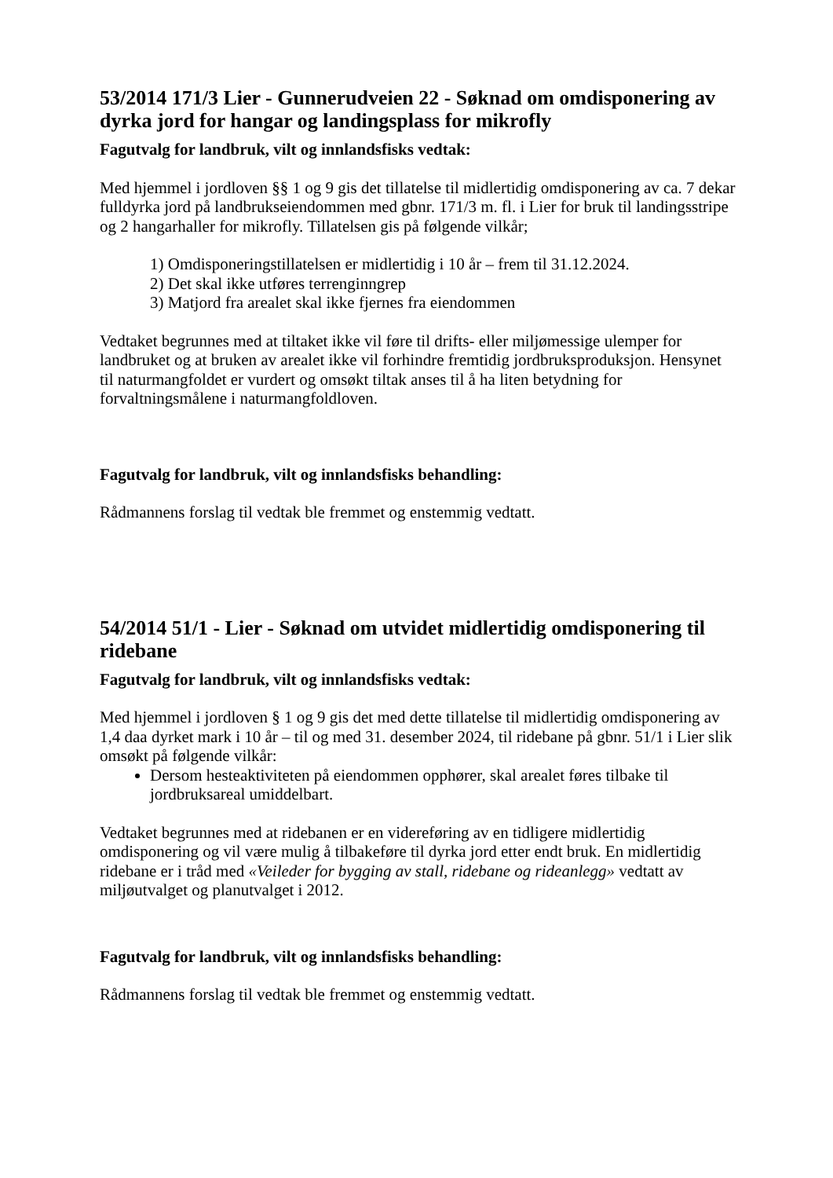53/2014 171/3 Lier - Gunnerudveien 22 - Søknad om omdisponering av dyrka jord for hangar og landingsplass for mikrofly
Fagutvalg for landbruk, vilt og innlandsfisks vedtak:
Med hjemmel i jordloven §§ 1 og 9 gis det tillatelse til midlertidig omdisponering av ca. 7 dekar fulldyrka jord på landbrukseiendommen med gbnr. 171/3 m. fl. i Lier for bruk til landingsstripe og 2 hangarhaller for mikrofly. Tillatelsen gis på følgende vilkår;
1) Omdisponeringstillatelsen er midlertidig i 10 år – frem til 31.12.2024.
2) Det skal ikke utføres terrenginngrep
3) Matjord fra arealet skal ikke fjernes fra eiendommen
Vedtaket begrunnes med at tiltaket ikke vil føre til drifts- eller miljømessige ulemper for landbruket og at bruken av arealet ikke vil forhindre fremtidig jordbruksproduksjon. Hensynet til naturmangfoldet er vurdert og omsøkt tiltak anses til å ha liten betydning for forvaltningsmålene i naturmangfoldloven.
Fagutvalg for landbruk, vilt og innlandsfisks behandling:
Rådmannens forslag til vedtak ble fremmet og enstemmig vedtatt.
54/2014 51/1 - Lier - Søknad om utvidet midlertidig omdisponering til ridebane
Fagutvalg for landbruk, vilt og innlandsfisks vedtak:
Med hjemmel i jordloven § 1 og 9 gis det med dette tillatelse til midlertidig omdisponering av 1,4 daa dyrket mark i 10 år – til og med 31. desember 2024, til ridebane på gbnr. 51/1 i Lier slik omsøkt på følgende vilkår:
Dersom hesteaktiviteten på eiendommen opphører, skal arealet føres tilbake til jordbruksareal umiddelbart.
Vedtaket begrunnes med at ridebanen er en videreføring av en tidligere midlertidig omdisponering og vil være mulig å tilbakeføre til dyrka jord etter endt bruk. En midlertidig ridebane er i tråd med «Veileder for bygging av stall, ridebane og rideanlegg» vedtatt av miljøutvalget og planutvalget i 2012.
Fagutvalg for landbruk, vilt og innlandsfisks behandling:
Rådmannens forslag til vedtak ble fremmet og enstemmig vedtatt.